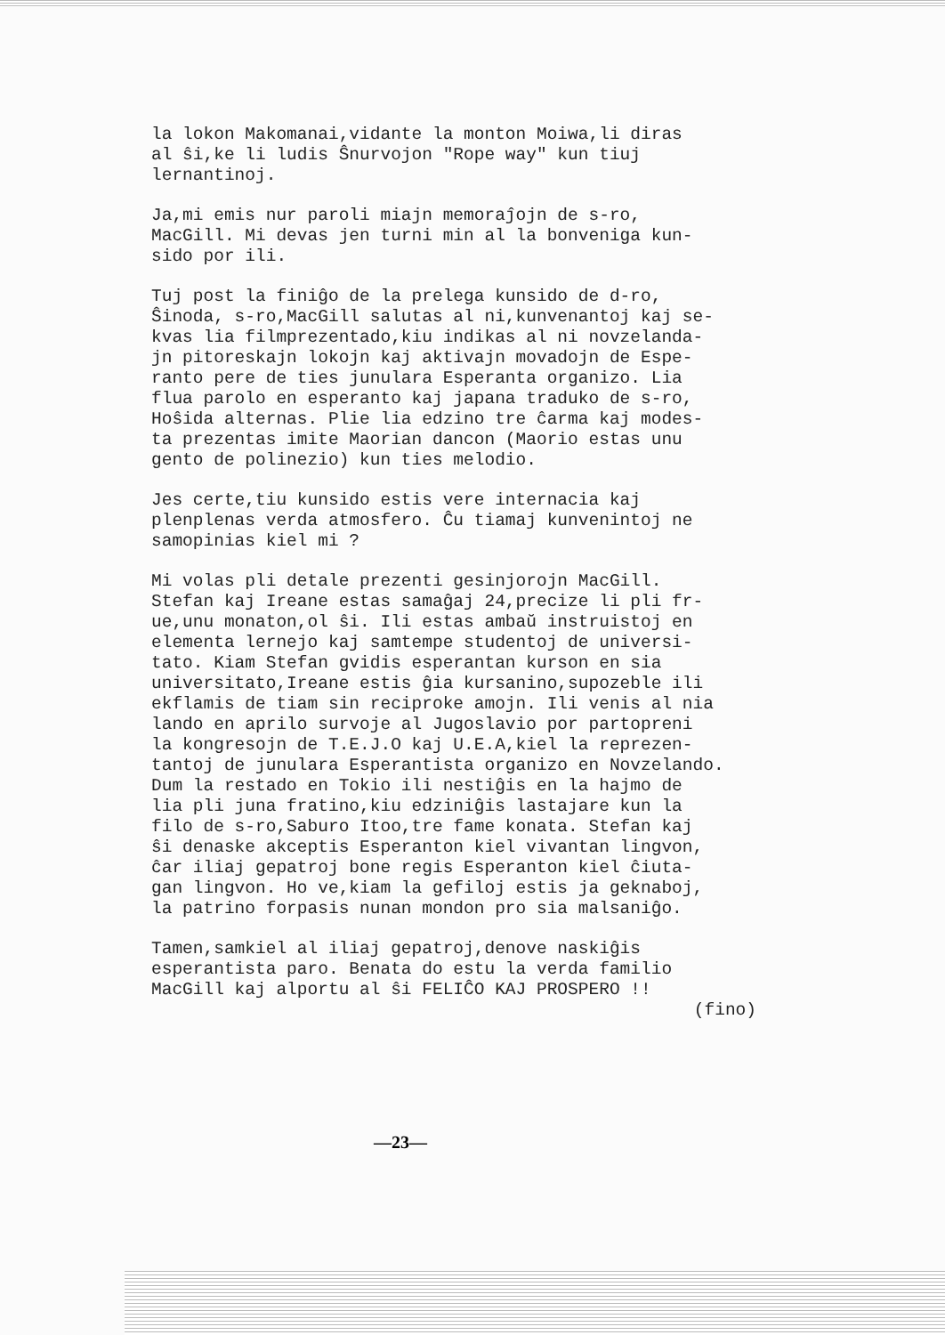la lokon Makomanai,vidante la monton Moiwa,li diras al ŝi,ke li ludis Ŝnurvojon "Rope way" kun tiuj lernantinoj.
Ja,mi emis nur paroli miajn memoraĵojn de s-ro, MacGill. Mi devas jen turni min al la bonveniga kun- sido por ili.
Tuj post la finiĝo de la prelega kunsido de d-ro, Ŝinoda, s-ro,MacGill salutas al ni,kunvenantoj kaj se- kvas lia filmprezentado,kiu indikas al ni novzelanda- jn pitoreskajn lokojn kaj aktivajn movadojn de Espe- ranto pere de ties junulara Esperanta organizo. Lia flua parolo en esperanto kaj japana traduko de s-ro, Hoŝida alternas. Plie lia edzino tre ĉarma kaj modes- ta prezentas imite Maorian dancon (Maorio estas unu gento de polinezio) kun ties melodio.
Jes certe,tiu kunsido estis vere internacia kaj plenplenas verda atmosfero. Ĉu tiamaj kunvenintoj ne samopinias kiel mi ?
Mi volas pli detale prezenti gesinjorojn MacGill. Stefan kaj Ireane estas samaĝaj 24,precize li pli fr- ue,unu monaton,ol ŝi. Ili estas ambaŭ instruistoj en elementa lernejo kaj samtempe studentoj de universi- tato. Kiam Stefan gvidis esperantan kurson en sia universitato,Ireane estis ĝia kursanino,supozeble ili ekflamis de tiam sin reciproke amojn. Ili venis al nia lando en aprilo survoje al Jugoslavio por partopreni la kongresojn de T.E.J.O kaj U.E.A,kiel la reprezen- tantoj de junulara Esperantista organizo en Novzelando. Dum la restado en Tokio ili nestiĝis en la hajmo de lia pli juna fratino,kiu edziniĝis lastajare kun la filo de s-ro,Saburo Itoo,tre fame konata. Stefan kaj ŝi denaske akceptis Esperanton kiel vivantan lingvon, ĉar iliaj gepatroj bone regis Esperanton kiel ĉiuta- gan lingvon. Ho ve,kiam la gefiloj estis ja geknaboj, la patrino forpasis nunan mondon pro sia malsaniĝo.
Tamen,samkiel al iliaj gepatroj,denove naskiĝis esperantista paro. Benata do estu la verda familio MacGill kaj alportu al ŝi FELIĈO KAJ PROSPERO !!
(fino)
—23—